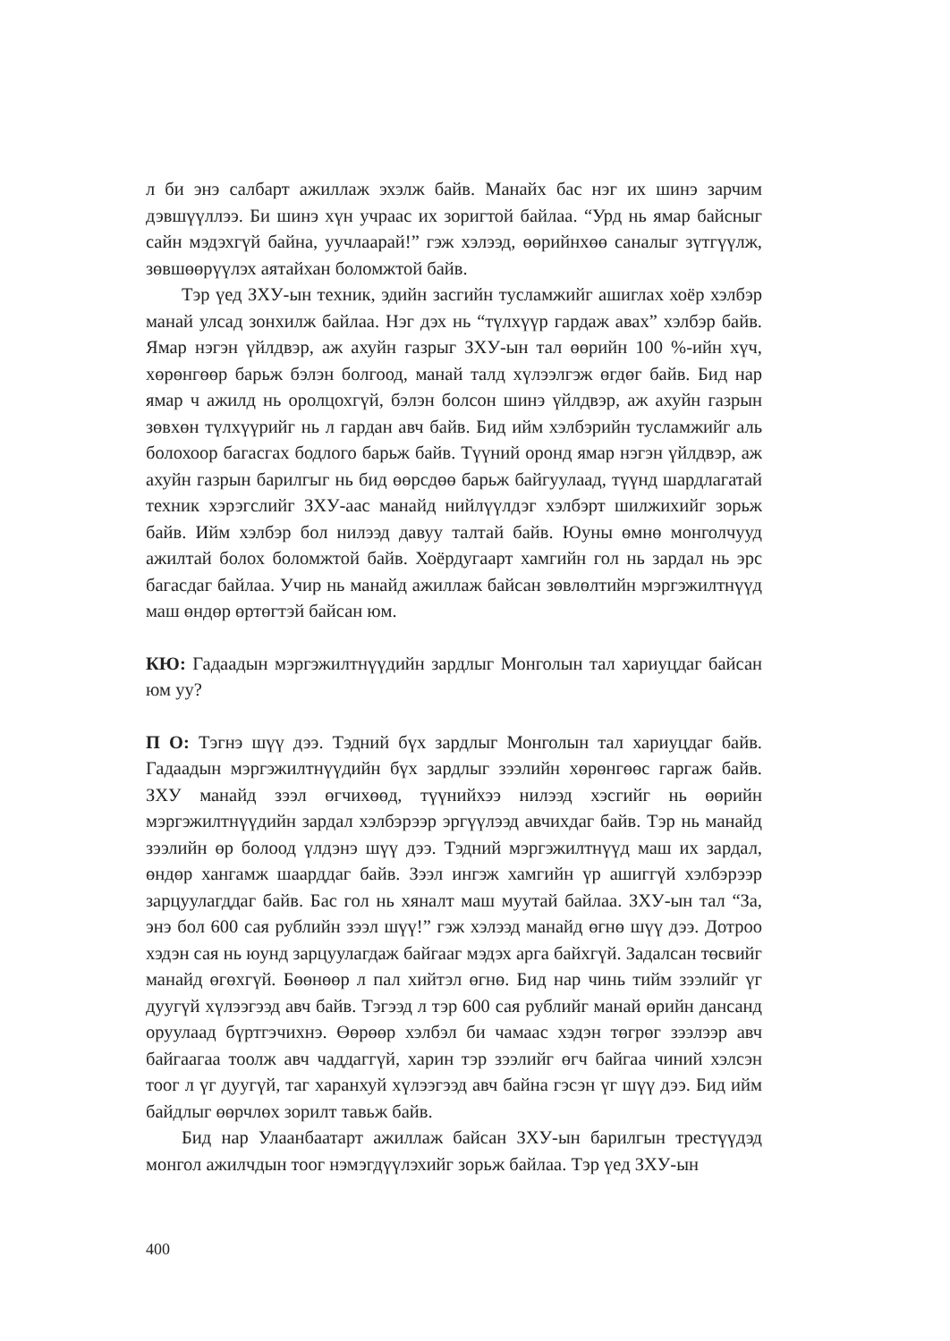л би энэ салбарт ажиллаж эхэлж байв. Манайх бас нэг их шинэ зарчим дэвшүүллээ. Би шинэ хүн учраас их зоригтой байлаа. “Урд нь ямар байсныг сайн мэдэхгүй байна, уучлаарай!” гэж хэлээд, өөрийнхөө саналыг зүтгүүлж, зөвшөөрүүлэх аятайхан боломжтой байв.
Тэр үед ЗХУ-ын техник, эдийн засгийн тусламжийг ашиглах хоёр хэлбэр манай улсад зонхилж байлаа. Нэг дэх нь “түлхүүр гардаж авах” хэлбэр байв. Ямар нэгэн үйлдвэр, аж ахуйн газрыг ЗХУ-ын тал өөрийн 100 %-ийн хүч, хөрөнгөөр барьж бэлэн болгоод, манай талд хүлээлгэж өгдөг байв. Бид нар ямар ч ажилд нь оролцохгүй, бэлэн болсон шинэ үйлдвэр, аж ахуйн газрын зөвхөн түлхүүрийг нь л гардан авч байв. Бид ийм хэлбэрийн тусламжийг аль болохоор багасгах бодлого барьж байв. Түүний оронд ямар нэгэн үйлдвэр, аж ахуйн газрын барилгыг нь бид өөрсдөө барьж байгуулаад, түүнд шардлагатай техник хэрэгслийг ЗХУ-аас манайд нийлүүлдэг хэлбэрт шилжихийг зорьж байв. Ийм хэлбэр бол нилээд давуу талтай байв. Юуны өмнө монголчууд ажилтай болох боломжтой байв. Хоёрдугаарт хамгийн гол нь зардал нь эрс багасдаг байлаа. Учир нь манайд ажиллаж байсан зөвлөлтийн мэргэжилтнүүд маш өндөр өртөгтэй байсан юм.
КЮ: Гадаадын мэргэжилтнүүдийн зардлыг Монголын тал хариуцдаг байсан юм уу?
П О: Тэгнэ шүү дээ. Тэдний бүх зардлыг Монголын тал хариуцдаг байв. Гадаадын мэргэжилтнүүдийн бүх зардлыг зээлийн хөрөнгөөс гаргаж байв. ЗХУ манайд зээл өгчихөөд, түүнийхээ нилээд хэсгийг нь өөрийн мэргэжилтнүүдийн зардал хэлбэрээр эргүүлээд авчихдаг байв. Тэр нь манайд зээлийн өр болоод үлдэнэ шүү дээ. Тэдний мэргэжилтнүүд маш их зардал, өндөр хангамж шаарддаг байв. Зээл ингэж хамгийн үр ашиггүй хэлбэрээр зарцуулагддаг байв. Бас гол нь хяналт маш муутай байлаа. ЗХУ-ын тал “За, энэ бол 600 сая рублийн зээл шүү!” гэж хэлээд манайд өгнө шүү дээ. Дотроо хэдэн сая нь юунд зарцуулагдаж байгааг мэдэх арга байхгүй. Задалсан төсвийг манайд өгөхгүй. Бөөнөөр л пал хийтэл өгнө. Бид нар чинь тийм зээлийг үг дуугүй хүлээгээд авч байв. Тэгээд л тэр 600 сая рублийг манай өрийн дансанд оруулаад бүртгэчихнэ. Өөрөөр хэлбэл би чамаас хэдэн төгрөг зээлээр авч байгаагаа тоолж авч чаддаггүй, харин тэр зээлийг өгч байгаа чиний хэлсэн тоог л үг дуугүй, таг харанхуй хүлээгээд авч байна гэсэн үг шүү дээ. Бид ийм байдлыг өөрчлөх зорилт тавьж байв.
Бид нар Улаанбаатарт ажиллаж байсан ЗХУ-ын барилгын трестүүдэд монгол ажилчдын тоог нэмэгдүүлэхийг зорьж байлаа. Тэр үед ЗХУ-ын
400